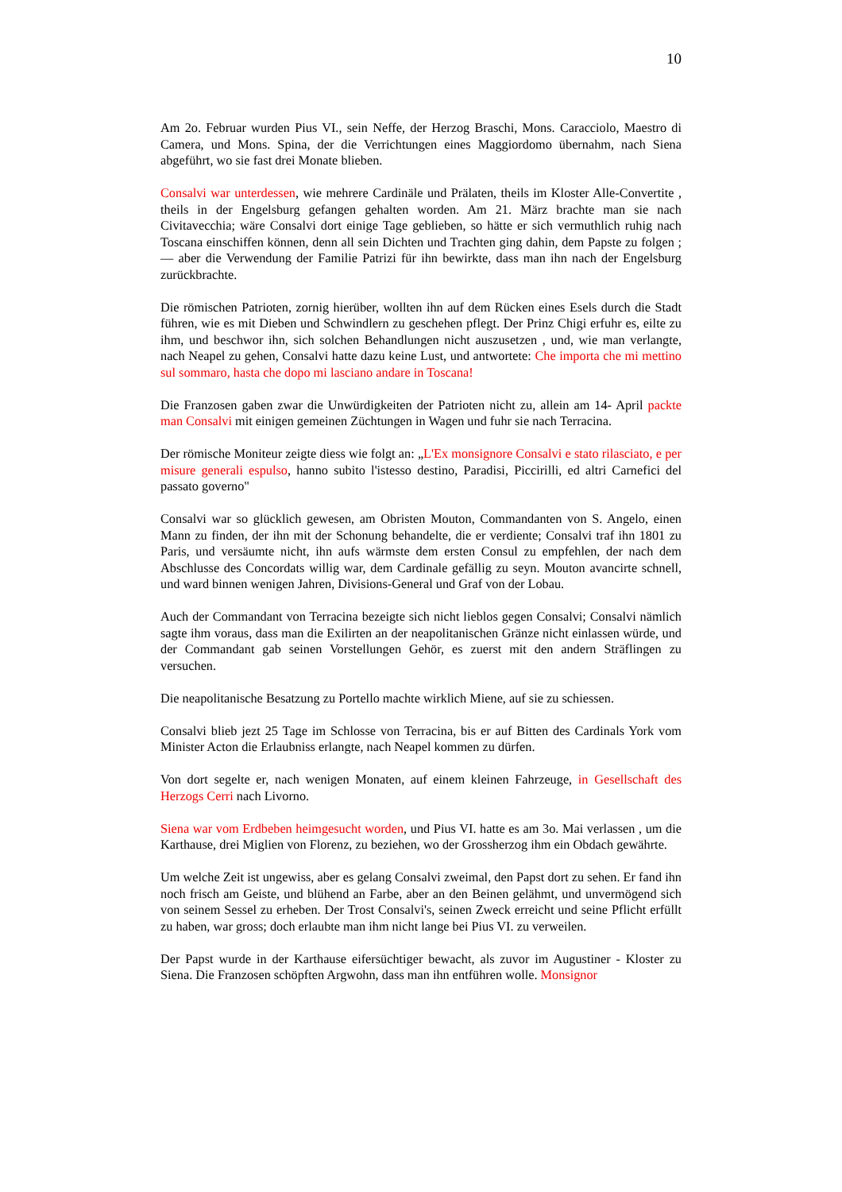10
Am 2o. Februar wurden Pius VI., sein Neffe, der Herzog Braschi, Mons. Caracciolo, Maestro di Camera, und Mons. Spina, der die Verrichtungen eines Maggiordomo übernahm, nach Siena abgeführt, wo sie fast drei Monate blieben.
Consalvi war unterdessen, wie mehrere Cardinäle und Prälaten, theils im Kloster Alle-Convertite , theils in der Engelsburg gefangen gehalten worden. Am 21. März brachte man sie nach Civitavecchia; wäre Consalvi dort einige Tage geblieben, so hätte er sich vermuthlich ruhig nach Toscana einschiffen können, denn all sein Dichten und Trachten ging dahin, dem Papste zu folgen ; — aber die Verwendung der Familie Patrizi für ihn bewirkte, dass man ihn nach der Engelsburg zurückbrachte.
Die römischen Patrioten, zornig hierüber, wollten ihn auf dem Rücken eines Esels durch die Stadt führen, wie es mit Dieben und Schwindlern zu geschehen pflegt. Der Prinz Chigi erfuhr es, eilte zu ihm, und beschwor ihn, sich solchen Behandlungen nicht auszusetzen , und, wie man verlangte, nach Neapel zu gehen, Consalvi hatte dazu keine Lust, und antwortete: Che importa che mi mettino sul sommaro, hasta che dopo mi lasciano andare in Toscana!
Die Franzosen gaben zwar die Unwürdigkeiten der Patrioten nicht zu, allein am 14- April packte man Consalvi mit einigen gemeinen Züchtungen in Wagen und fuhr sie nach Terracina.
Der römische Moniteur zeigte diess wie folgt an: „L'Ex monsignore Consalvi e stato rilasciato, e per misure generali espulso, hanno subito l'istesso destino, Paradisi, Piccirilli, ed altri Carnefici del passato governo"
Consalvi war so glücklich gewesen, am Obristen Mouton, Commandanten von S. Angelo, einen Mann zu finden, der ihn mit der Schonung behandelte, die er verdiente; Consalvi traf ihn 1801 zu Paris, und versäumte nicht, ihn aufs wärmste dem ersten Consul zu empfehlen, der nach dem Abschlusse des Concordats willig war, dem Cardinale gefällig zu seyn. Mouton avancirte schnell, und ward binnen wenigen Jahren, Divisions-General und Graf von der Lobau.
Auch der Commandant von Terracina bezeigte sich nicht lieblos gegen Consalvi; Consalvi nämlich sagte ihm voraus, dass man die Exilirten an der neapolitanischen Gränze nicht einlassen würde, und der Commandant gab seinen Vorstellungen Gehör, es zuerst mit den andern Sträflingen zu versuchen.
Die neapolitanische Besatzung zu Portello machte wirklich Miene, auf sie zu schiessen.
Consalvi blieb jezt 25 Tage im Schlosse von Terracina, bis er auf Bitten des Cardinals York vom Minister Acton die Erlaubniss erlangte, nach Neapel kommen zu dürfen.
Von dort segelte er, nach wenigen Monaten, auf einem kleinen Fahrzeuge, in Gesellschaft des Herzogs Cerri nach Livorno.
Siena war vom Erdbeben heimgesucht worden, und Pius VI. hatte es am 3o. Mai verlassen , um die Karthause, drei Miglien von Florenz, zu beziehen, wo der Grossherzog ihm ein Obdach gewährte.
Um welche Zeit ist ungewiss, aber es gelang Consalvi zweimal, den Papst dort zu sehen. Er fand ihn noch frisch am Geiste, und blühend an Farbe, aber an den Beinen gelähmt, und unvermögend sich von seinem Sessel zu erheben. Der Trost Consalvi's, seinen Zweck erreicht und seine Pflicht erfüllt zu haben, war gross; doch erlaubte man ihm nicht lange bei Pius VI. zu verweilen.
Der Papst wurde in der Karthause eifersüchtiger bewacht, als zuvor im Augustiner - Kloster zu Siena. Die Franzosen schöpften Argwohn, dass man ihn entführen wolle. Monsignor